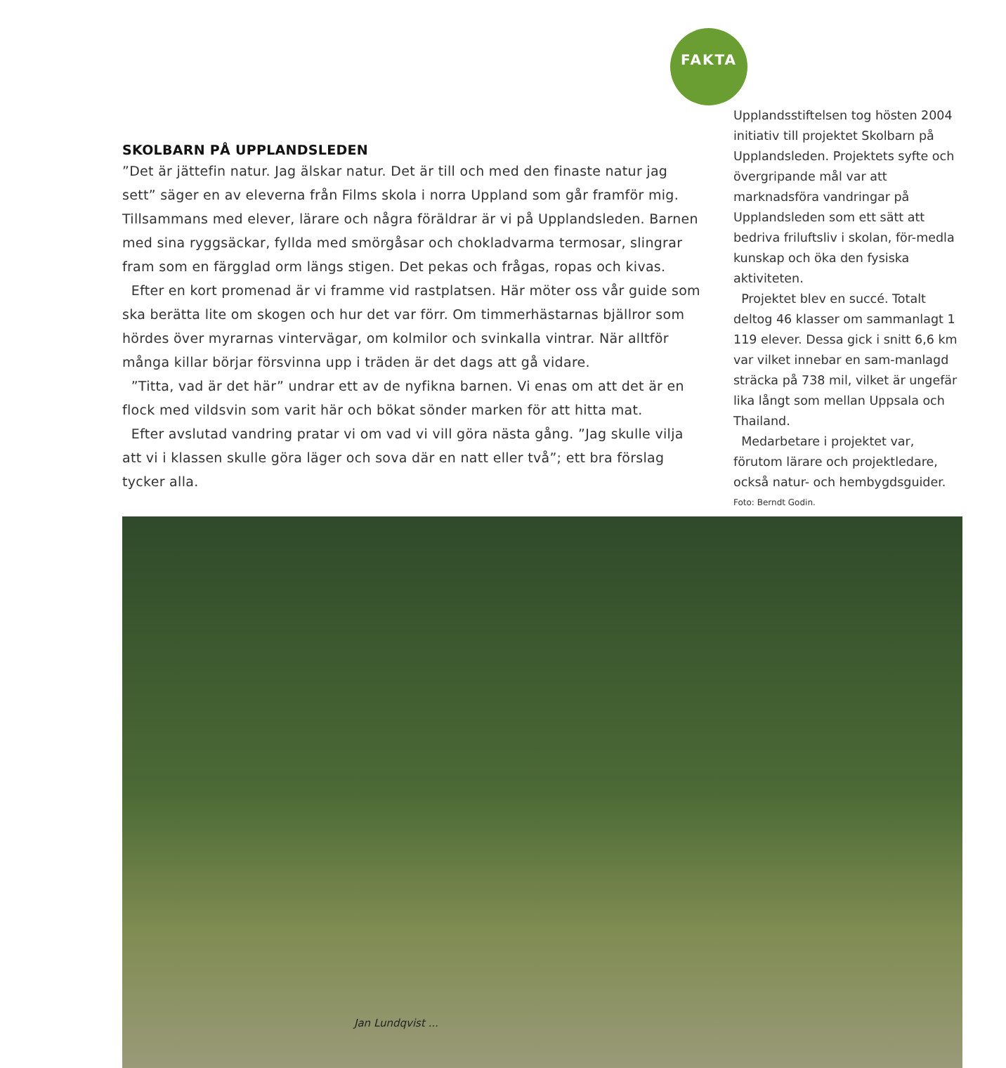SKOLBARN PÅ UPPLANDSLEDEN
”Det är jättefin natur. Jag älskar natur. Det är till och med den finaste natur jag sett” säger en av eleverna från Films skola i norra Uppland som går framför mig. Tillsammans med elever, lärare och några föräldrar är vi på Upplandsleden. Barnen med sina ryggsäckar, fyllda med smörgåsar och chokladvarma termosar, slingrar fram som en färgglad orm längs stigen. Det pekas och frågas, ropas och kivas.
Efter en kort promenad är vi framme vid rastplatsen. Här möter oss vår guide som ska berätta lite om skogen och hur det var förr. Om timmerhästarnas bjällror som hördes över myrarnas vintervägar, om kolmilor och svinkalla vintrar. När alltför många killar börjar försvinna upp i träden är det dags att gå vidare.
”Titta, vad är det här” undrar ett av de nyfikna barnen. Vi enas om att det är en flock med vildsvin som varit här och bökat sönder marken för att hitta mat.
Efter avslutad vandring pratar vi om vad vi vill göra nästa gång. ”Jag skulle vilja att vi i klassen skulle göra läger och sova där en natt eller två”; ett bra förslag tycker alla.
FAKTA
Upplandsstiftelsen tog hösten 2004 initiativ till projektet Skolbarn på Upplandsleden. Projektets syfte och övergripande mål var att marknadsföra vandringar på Upplandsleden som ett sätt att bedriva friluftsliv i skolan, för-medla kunskap och öka den fysiska aktiviteten.
Projektet blev en succé. Totalt deltog 46 klasser om sammanlagt 1 119 elever. Dessa gick i snitt 6,6 km var vilket innebar en sam-manlagd sträcka på 738 mil, vilket är ungefär lika långt som mellan Uppsala och Thailand.
Medarbetare i projektet var, förutom lärare och projektledare, också natur- och hembygdsguider.
Foto: Berndt Godin.
Jan Lundqvist ...